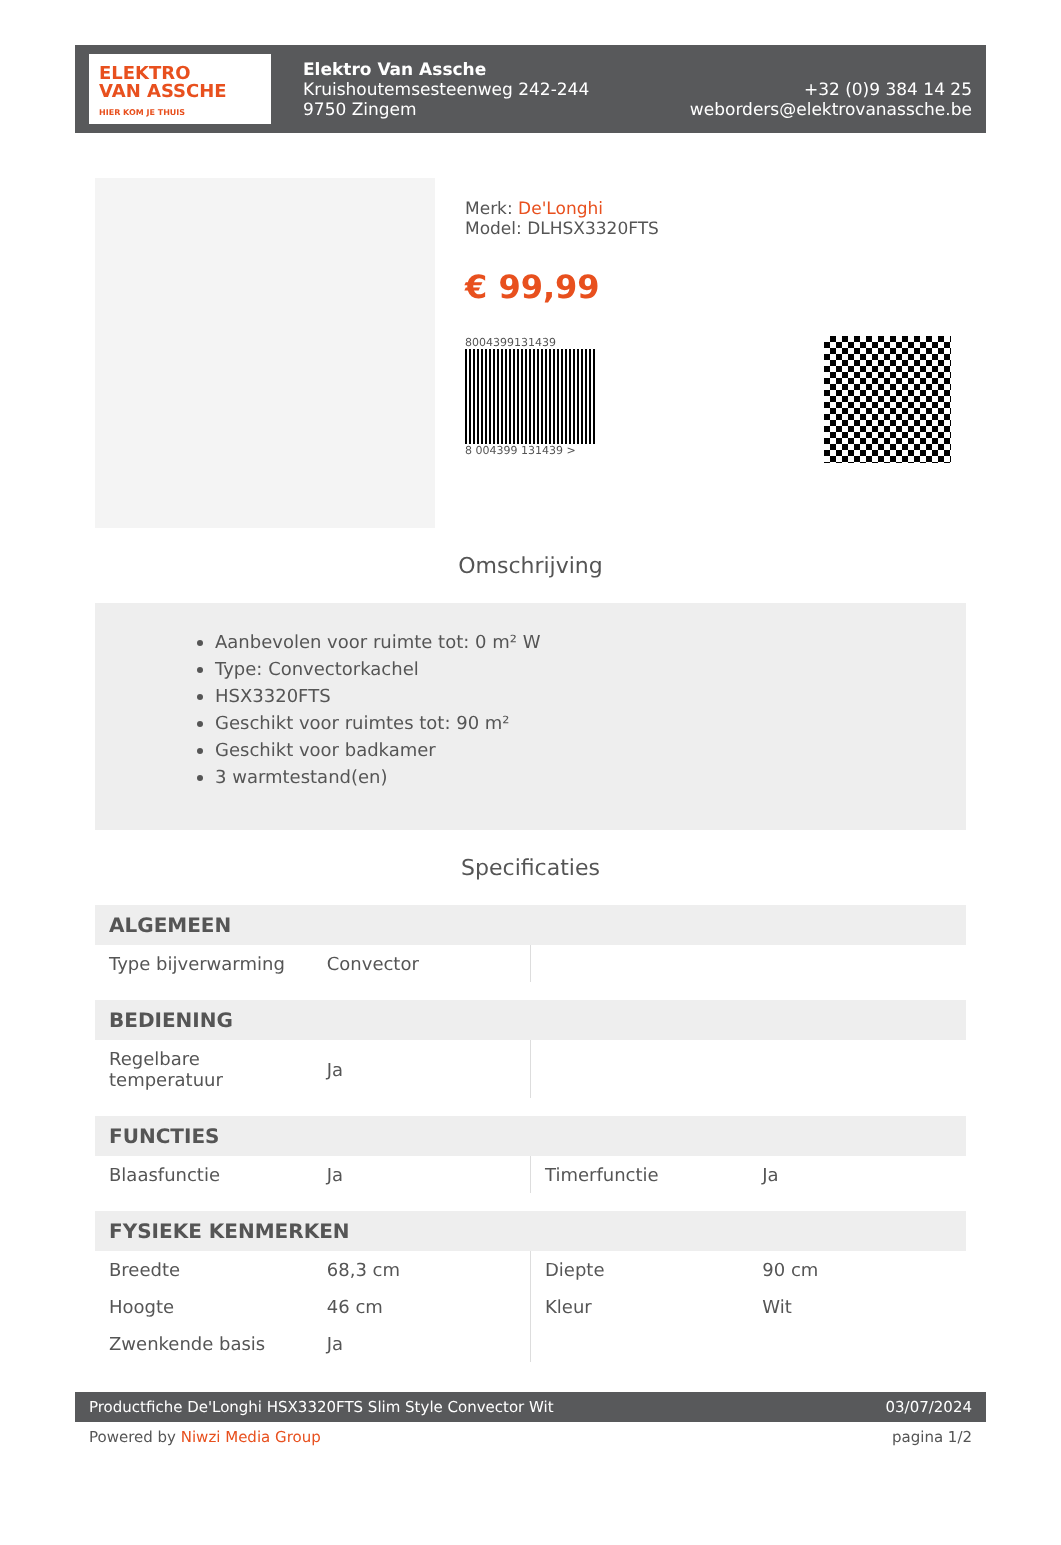ELEKTRO
VAN ASSCHE
HIER KOM JE THUIS
Elektro Van Assche
Kruishoutemsesteenweg 242-244
9750 Zingem
+32 (0)9 384 14 25
weborders@elektrovanassche.be
Merk: De'Longhi
Model: DLHSX3320FTS
€ 99,99
8004399131439
8 004399 131439 >
Omschrijving
Aanbevolen voor ruimte tot: 0 m² W
Type: Convectorkachel
HSX3320FTS
Geschikt voor ruimtes tot: 90 m²
Geschikt voor badkamer
3 warmtestand(en)
Specificaties
| ALGEMEEN | | | |
| --- | --- | --- | --- |
| Type bijverwarming | Convector | | |
| BEDIENING | | | |
| Regelbare temperatuur | Ja | | |
| FUNCTIES | | | |
| Blaasfunctie | Ja | Timerfunctie | Ja |
| FYSIEKE KENMERKEN | | | |
| Breedte | 68,3 cm | Diepte | 90 cm |
| Hoogte | 46 cm | Kleur | Wit |
| Zwenkende basis | Ja | | |
Productfiche De'Longhi HSX3320FTS Slim Style Convector Wit 03/07/2024
Powered by Niwzi Media Group pagina 1/2